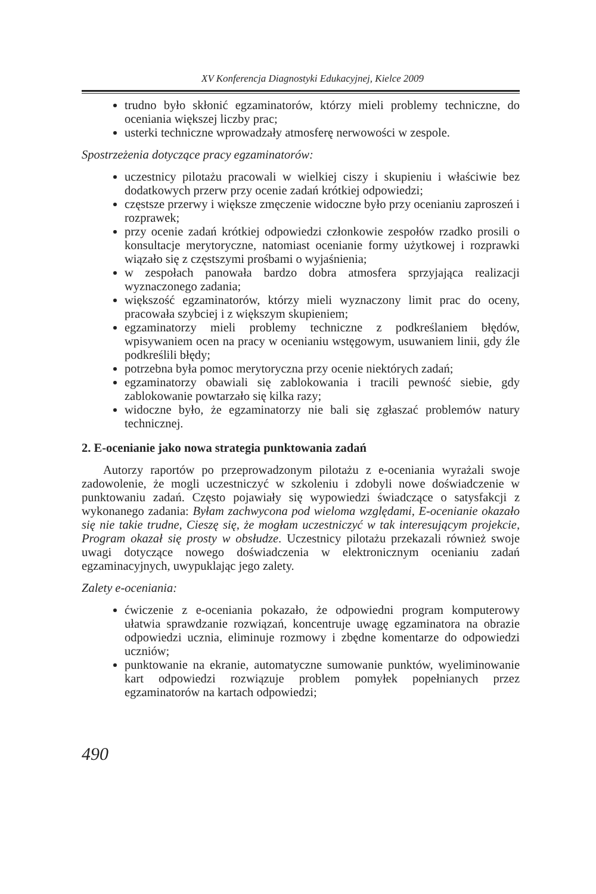XV Konferencja Diagnostyki Edukacyjnej, Kielce 2009
trudno było skłonić egzaminatorów, którzy mieli problemy techniczne, do oceniania większej liczby prac;
usterki techniczne wprowadzały atmosferę nerwowości w zespole.
Spostrzeżenia dotyczące pracy egzaminatorów:
uczestnicy pilotażu pracowali w wielkiej ciszy i skupieniu i właściwie bez dodatkowych przerw przy ocenie zadań krótkiej odpowiedzi;
częstsze przerwy i większe zmęczenie widoczne było przy ocenianiu zaproszeń i rozprawek;
przy ocenie zadań krótkiej odpowiedzi członkowie zespołów rzadko prosili o konsultacje merytoryczne, natomiast ocenianie formy użytkowej i rozprawki wiązało się z częstszymi prośbami o wyjaśnienia;
w zespołach panowała bardzo dobra atmosfera sprzyjająca realizacji wyznaczonego zadania;
większość egzaminatorów, którzy mieli wyznaczony limit prac do oceny, pracowała szybciej i z większym skupieniem;
egzaminatorzy mieli problemy techniczne z podkreślaniem błędów, wpisywaniem ocen na pracy w ocenianiu wstęgowym, usuwaniem linii, gdy źle podkreślili błędy;
potrzebna była pomoc merytoryczna przy ocenie niektórych zadań;
egzaminatorzy obawiali się zablokowania i tracili pewność siebie, gdy zablokowanie powtarzało się kilka razy;
widoczne było, że egzaminatorzy nie bali się zgłaszać problemów natury technicznej.
2. E-ocenianie jako nowa strategia punktowania zadań
Autorzy raportów po przeprowadzonym pilotażu z e-oceniania wyrażali swoje zadowolenie, że mogli uczestniczyć w szkoleniu i zdobyli nowe doświadczenie w punktowaniu zadań. Często pojawiały się wypowiedzi świadczące o satysfakcji z wykonanego zadania: Byłam zachwycona pod wieloma względami, E-ocenianie okazało się nie takie trudne, Cieszę się, że mogłam uczestniczyć w tak interesującym projekcie, Program okazał się prosty w obsłudze. Uczestnicy pilotażu przekazali również swoje uwagi dotyczące nowego doświadczenia w elektronicznym ocenianiu zadań egzaminacyjnych, uwypuklając jego zalety.
Zalety e-oceniania:
ćwiczenie z e-oceniania pokazało, że odpowiedni program komputerowy ułatwia sprawdzanie rozwiązań, koncentruje uwagę egzaminatora na obrazie odpowiedzi ucznia, eliminuje rozmowy i zbędne komentarze do odpowiedzi uczniów;
punktowanie na ekranie, automatyczne sumowanie punktów, wyeliminowanie kart odpowiedzi rozwiązuje problem pomyłek popełnianych przez egzaminatorów na kartach odpowiedzi;
490